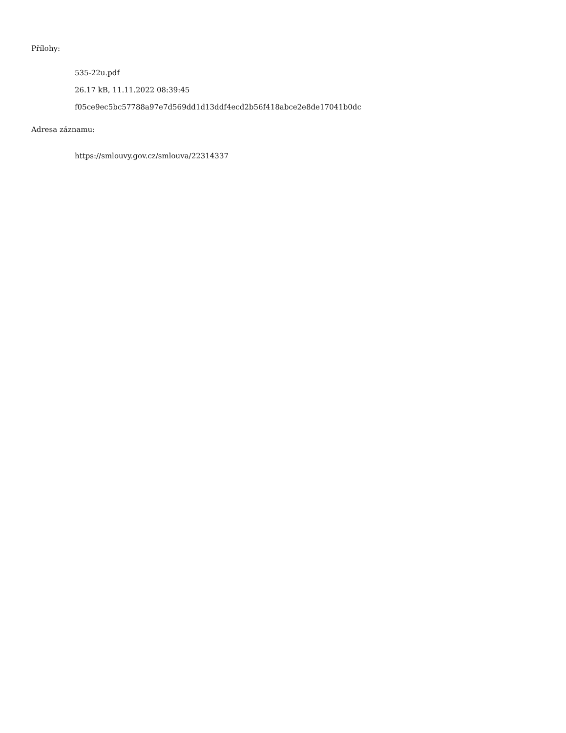Přílohy:
535-22u.pdf
26.17 kB, 11.11.2022 08:39:45
f05ce9ec5bc57788a97e7d569dd1d13ddf4ecd2b56f418abce2e8de17041b0dc
Adresa záznamu:
https://smlouvy.gov.cz/smlouva/22314337